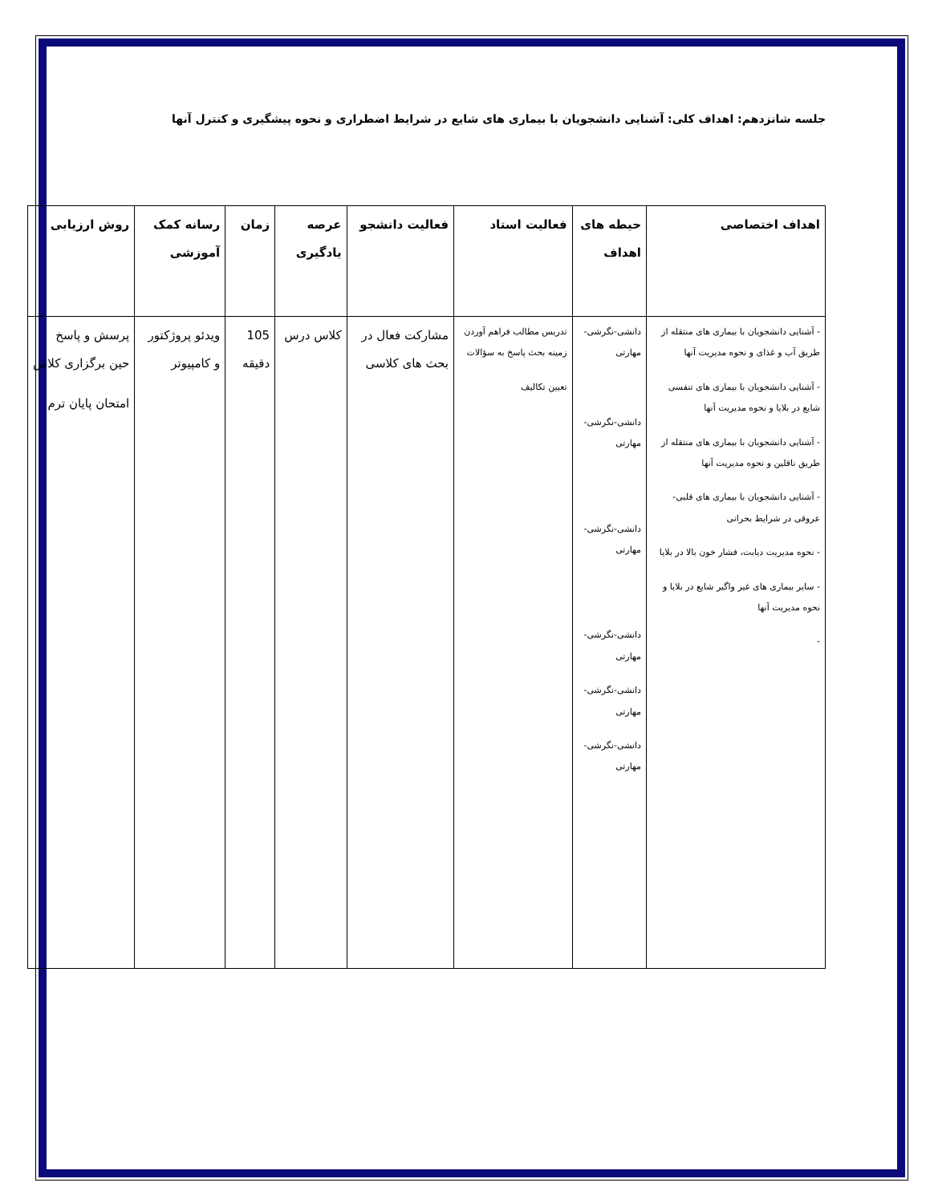جلسه شانزدهم: اهداف کلی: آشنایی دانشجویان با بیماری های شایع در شرایط اضطراری و نحوه پیشگیری و کنترل آنها
| اهداف اختصاصی | حیطه های اهداف | فعالیت استاد | فعالیت دانشجو | عرصه یادگیری | زمان | رسانه کمک آموزشی | روش ارزیابی |
| --- | --- | --- | --- | --- | --- | --- | --- |
| - آشنایی دانشجویان با بیماری های منتقله از طریق آب و غذای و نحوه مدیریت آنها - آشنایی دانشجویان با بیماری های تنفسی شایع در بلایا و نحوه مدیریت آنها - آشنایی دانشجویان با بیماری های منتقله از طریق ناقلین و نحوه مدیریت آنها - آشنایی دانشجویان با بیماری های قلبی-عروقی در شرایط بحرانی - نحوه مدیریت دیابت، فشار خون بالا در بلایا - سایر بیماری های غیر واگیر شایع در بلایا و نحوه مدیریت آنها - | دانشی-نگرشی-مهارتی دانشی-نگرشی-مهارتی دانشی-نگرشی-مهارتی دانشی-نگرشی-مهارتی دانشی-نگرشی-مهارتی دانشی-نگرشی-مهارتی | تدریس مطالب فراهم آوردن زمینه بحث پاسخ به سؤالات تعیین تکالیف | مشارکت فعال در بحث های کلاسی | کلاس درس | 105 دقیقه | ویدئو پروژکتور و کامپیوتر | پرسش و پاسخ حین برگزاری کلاس امتحان پایان ترم |